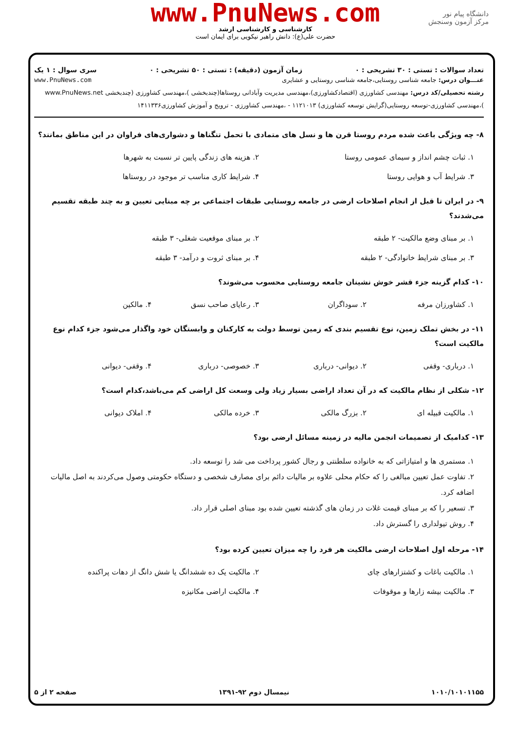دانشگاه پیام نور
مرکز آزمون وسنجش
www.PnuNews.com
کارشناسی و کارشناسی ارشد
حضرت علی(ع): دانش راهبر نیکویی برای ایمان است
تعداد سوالات : تستی : ۳۰ تشریحی : ۰ زمان آزمون (دقیقه) : تستی : ۵۰ تشریحی : ۰ سری سوال : ۱ یک
عنـــوان درس: جامعه شناسی روستایی،جامعه شناسی روستایی و عشایری www.PnuNews.com
رشته تحصیلی/کد درس: مهندسی کشاورزی (اقتصادکشاورزی)،مهندسی مدیریت وآبادانی روستاها(چندبخشی )،مهندسی کشاورزی (چندبخشی www.PnuNews.net )،مهندسی کشاورزی-توسعه روستایی(گرایش توسعه کشاورزی) ۱۱۲۱۰۱۳ - ،مهندسی کشاورزی - ترویج و آموزش کشاورزی۱۴۱۱۳۳۶
۸- چه ویژگی باعث شده مردم روستا قرن ها و نسل های متمادی با تحمل تنگناها و دشواری‌های فراوان در این مناطق بمانند؟
۱. ثبات چشم انداز و سیمای عمومی روستا ۲. هزینه های زندگی پایین تر نسبت به شهرها ۳. شرایط آب و هوایی روستا ۴. شرایط کاری مناسب تر موجود در روستاها
۹- در ایران تا قبل از انجام اصلاحات ارضی در جامعه روستایی طبقات اجتماعی بر چه مبنایی تعیین و به چند طبقه تقسیم می‌شدند؟
۱. بر مبنای وضع مالکیت- ۲ طبقه ۲. بر مبنای موقعیت شغلی- ۳ طبقه ۳. بر مبنای شرایط خانوادگی- ۲ طبقه ۴. بر مبنای ثروت و درآمد- ۳ طبقه
۱۰- کدام گزینه جزء قشر خوش نشینان جامعه روستایی محسوب می‌شوند؟
۱. کشاورزان مرفه ۲. سوداگران ۳. رعایای صاحب نسق ۴. مالکین
۱۱- در بخش تملک زمین، نوع تقسیم بندی که زمین توسط دولت به کارکنان و وابستگان خود واگذار می‌شود جزء کدام نوع مالکیت است؟
۱. درباری- وقفی ۲. دیوانی- درباری ۳. خصوصی- درباری ۴. وقفی- دیوانی
۱۲- شکلی از نظام مالکیت که در آن تعداد اراضی بسیار زیاد ولی وسعت کل اراضی کم می‌باشد،کدام است؟
۱. مالکیت قبیله ای ۲. بزرگ مالکی ۳. خرده مالکی ۴. املاک دیوانی
۱۳- کدامیک از تصمیمات انجمن مالیه در زمینه مسائل ارضی بود؟
۱. مستمری ها و امتیازاتی که به خانواده سلطنتی و رجال کشور پرداخت می شد را توسعه داد.
۲. تفاوت عمل تعیین مبالغی را که حکام محلی علاوه بر مالیات دائم برای مصارف شخصی و دستگاه حکومتی وصول می‌کردند به اصل مالیات اضافه کرد.
۳. تسعیر را که بر مبنای قیمت غلات در زمان های گذشته تعیین شده بود مبنای اصلی قرار داد.
۴. روش تیولداری را گسترش داد.
۱۴- مرحله اول اصلاحات ارضی مالکیت هر فرد را چه میزان تعیین کرده بود؟
۱. مالکیت باغات و کشتزارهای چای ۲. مالکیت یک ده ششدانگ یا شش دانگ از دهات پراکنده ۳. مالکیت بیشه زارها و موقوفات ۴. مالکیت اراضی مکانیزه
۱۰۱۰/۱۰۱۰۱۱۵۵ نیمسال دوم ۹۲-۱۳۹۱ صفحه ۲ از ۵